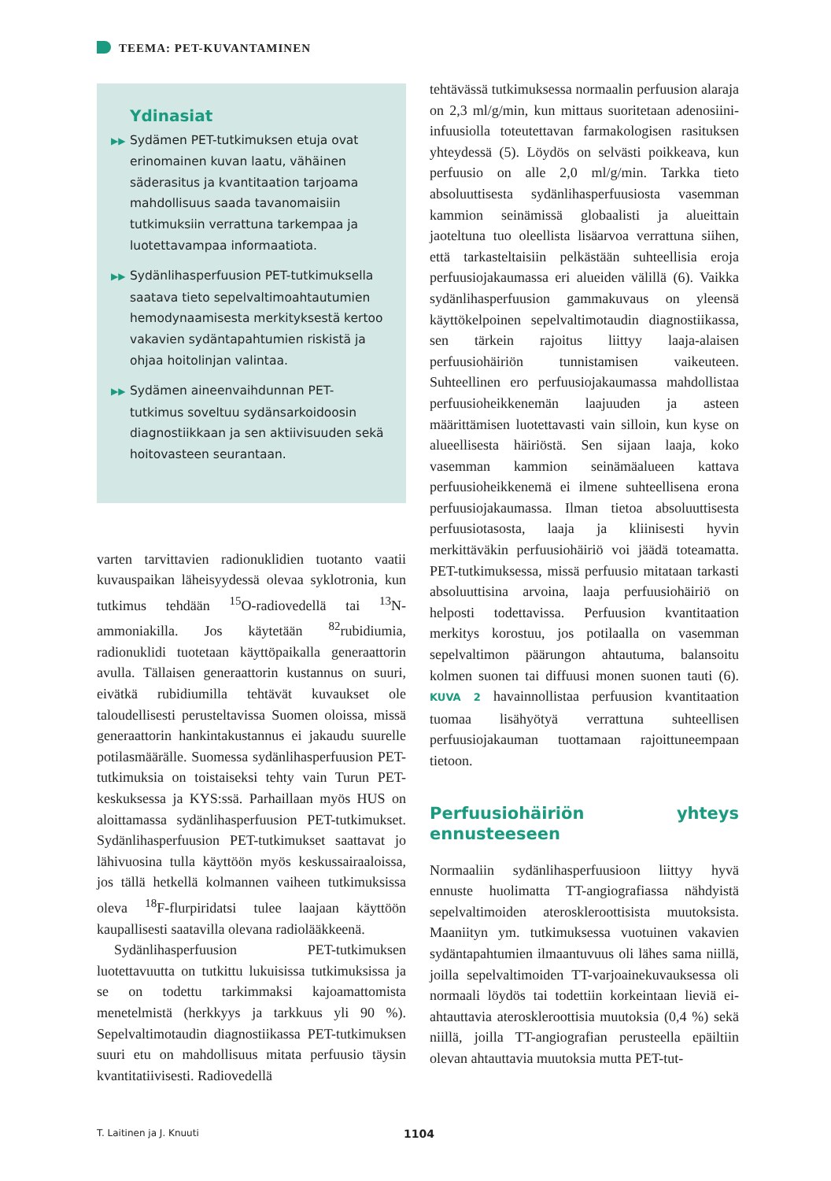TEEMA: PET-KUVANTAMINEN
Ydinasiat
▶▶ Sydämen PET-tutkimuksen etuja ovat erinomainen kuvan laatu, vähäinen säderasitus ja kvantitaation tarjoama mahdollisuus saada tavanomaisiin tutkimuksiin verrattuna tarkempaa ja luotettavampaa informaatiota.
▶▶ Sydänlihasperfuusion PET-tutkimuksella saatava tieto sepelvaltimoahtautumien hemodynaamisesta merkityksestä kertoo vakavien sydäntapahtumien riskistä ja ohjaa hoitolinjan valintaa.
▶▶ Sydämen aineenvaihdunnan PET-tutkimus soveltuu sydänsarkoidoosin diagnostiikkaan ja sen aktiivisuuden sekä hoitovasteen seurantaan.
varten tarvittavien radionuklidien tuotanto vaatii kuvauspaikan läheisyydessä olevaa syklotronia, kun tutkimus tehdään <sup>15</sup>O-radiovedellä tai <sup>13</sup>N-ammoniakilla. Jos käytetään <sup>82</sup>rubidiumia, radionuklidi tuotetaan käyttöpaikalla generaattorin avulla. Tällaisen generaattorin kustannus on suuri, eivätkä rubidiumilla tehtävät kuvaukset ole taloudellisesti perusteltavissa Suomen oloissa, missä generaattorin hankintakustannus ei jakaudu suurelle potilasmäärälle. Suomessa sydänlihasperfuusion PET-tutkimuksia on toistaiseksi tehty vain Turun PET-keskuksessa ja KYS:ssä. Parhaillaan myös HUS on aloittamassa sydänlihasperfuusion PET-tutkimukset. Sydänlihasperfuusion PET-tutkimukset saattavat jo lähivuosina tulla käyttöön myös keskussairaaloissa, jos tällä hetkellä kolmannen vaiheen tutkimuksissa oleva <sup>18</sup>F-flurpiridatsi tulee laajaan käyttöön kaupallisesti saatavilla olevana radiolääkkeenä.
Sydänlihasperfuusion PET-tutkimuksen luotettavuutta on tutkittu lukuisissa tutkimuksissa ja se on todettu tarkimmaksi kajoamattomista menetelmistä (herkkyys ja tarkkuus yli 90 %). Sepelvaltimotaudin diagnostiikassa PET-tutkimuksen suuri etu on mahdollisuus mitata perfuusio täysin kvantitatiivisesti. Radiovedellä
tehtävässä tutkimuksessa normaalin perfuusion alaraja on 2,3 ml/g/min, kun mittaus suoritetaan adenosiini-infuusiolla toteutettavan farmakologisen rasituksen yhteydessä (5). Löydös on selvästi poikkeava, kun perfuusio on alle 2,0 ml/g/min. Tarkka tieto absoluuttisesta sydänlihasperfuusiosta vasemman kammion seinämissä globaalisti ja alueittain jaoteltuna tuo oleellista lisäarvoa verrattuna siihen, että tarkasteltaisiin pelkästään suhteellisia eroja perfuusiojakaumassa eri alueiden välillä (6). Vaikka sydänlihasperfuusion gammakuvaus on yleensä käyttökelpoinen sepelvaltimotaudin diagnostiikassa, sen tärkein rajoitus liittyy laaja-alaisen perfuusiohäiriön tunnistamisen vaikeuteen. Suhteellinen ero perfuusiojakaumassa mahdollistaa perfuusioheikkenemän laajuuden ja asteen määrittämisen luotettavasti vain silloin, kun kyse on alueellisesta häiriöstä. Sen sijaan laaja, koko vasemman kammion seinämäalueen kattava perfuusioheikkenemä ei ilmene suhteellisena erona perfuusiojakaumassa. Ilman tietoa absoluuttisesta perfuusiotasosta, laaja ja kliinisesti hyvin merkittäväkin perfuusiohäiriö voi jäädä toteamatta. PET-tutkimuksessa, missä perfuusio mitataan tarkasti absoluuttisina arvoina, laaja perfuusiohäiriö on helposti todettavissa. Perfuusion kvantitaation merkitys korostuu, jos potilaalla on vasemman sepelvaltimon päärungon ahtautuma, balansoitu kolmen suonen tai diffuusi monen suonen tauti (6). KUVA 2 havainnollistaa perfuusion kvantitaation tuomaa lisähyötyä verrattuna suhteellisen perfuusiojakauman tuottamaan rajoittuneempaan tietoon.
Perfuusiohäiriön yhteys ennusteeseen
Normaaliin sydänlihasperfuusioon liittyy hyvä ennuste huolimatta TT-angiografiassa nähdyistä sepelvaltimoiden ateroskleroottisista muutoksista. Maaniityn ym. tutkimuksessa vuotuinen vakavien sydäntapahtumien ilmaantuvuus oli lähes sama niillä, joilla sepelvaltimoiden TT-varjoainekuvauksessa oli normaali löydös tai todettiin korkeintaan lieviä ei-ahtauttavia ateroskleroottisia muutoksia (0,4 %) sekä niillä, joilla TT-angiografian perusteella epäiltiin olevan ahtauttavia muutoksia mutta PET-tut-
T. Laitinen ja J. Knuuti 1104